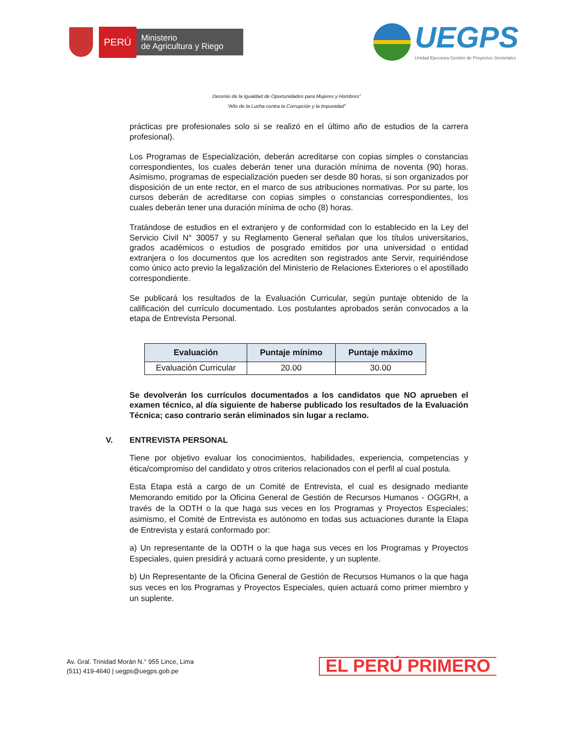PERÚ
Ministerio
de Agricultura y Riego
UEGPS
Unidad Ejecutora Gestión de Proyectos Sectoriales
Decenio de la Igualdad de Oportunidades para Mujeres y Hombres”
“Año de la Lucha contra la Corrupción y la Impunidad”
prácticas pre profesionales solo si se realizó en el último año de estudios de la carrera profesional).
Los Programas de Especialización, deberán acreditarse con copias simples o constancias correspondientes, los cuales deberán tener una duración mínima de noventa (90) horas. Asimismo, programas de especialización pueden ser desde 80 horas, si son organizados por disposición de un ente rector, en el marco de sus atribuciones normativas. Por su parte, los cursos deberán de acreditarse con copias simples o constancias correspondientes, los cuales deberán tener una duración mínima de ocho (8) horas.
Tratándose de estudios en el extranjero y de conformidad con lo establecido en la Ley del Servicio Civil N° 30057 y su Reglamento General señalan que los títulos universitarios, grados académicos o estudios de posgrado emitidos por una universidad o entidad extranjera o los documentos que los acrediten son registrados ante Servir, requiriéndose como único acto previo la legalización del Ministerio de Relaciones Exteriores o el apostillado correspondiente.
Se publicará los resultados de la Evaluación Curricular, según puntaje obtenido de la calificación del currículo documentado. Los postulantes aprobados serán convocados a la etapa de Entrevista Personal.
| Evaluación | Puntaje mínimo | Puntaje máximo |
| --- | --- | --- |
| Evaluación Curricular | 20.00 | 30.00 |
Se devolverán los currículos documentados a los candidatos que NO aprueben el examen técnico, al día siguiente de haberse publicado los resultados de la Evaluación Técnica; caso contrario serán eliminados sin lugar a reclamo.
V. ENTREVISTA PERSONAL
Tiene por objetivo evaluar los conocimientos, habilidades, experiencia, competencias y ética/compromiso del candidato y otros criterios relacionados con el perfil al cual postula.
Esta Etapa está a cargo de un Comité de Entrevista, el cual es designado mediante Memorando emitido por la Oficina General de Gestión de Recursos Humanos - OGGRH, a través de la ODTH o la que haga sus veces en los Programas y Proyectos Especiales; asimismo, el Comité de Entrevista es autónomo en todas sus actuaciones durante la Etapa de Entrevista y estará conformado por:
a) Un representante de la ODTH o la que haga sus veces en los Programas y Proyectos Especiales, quien presidirá y actuará como presidente, y un suplente.
b) Un Representante de la Oficina General de Gestión de Recursos Humanos o la que haga sus veces en los Programas y Proyectos Especiales, quien actuará como primer miembro y un suplente.
Av. Gral. Trinidad Morán N.° 955 Lince, Lima
(511) 419-4640 | uegps@uegps.gob.pe
EL PERÚ PRIMERO